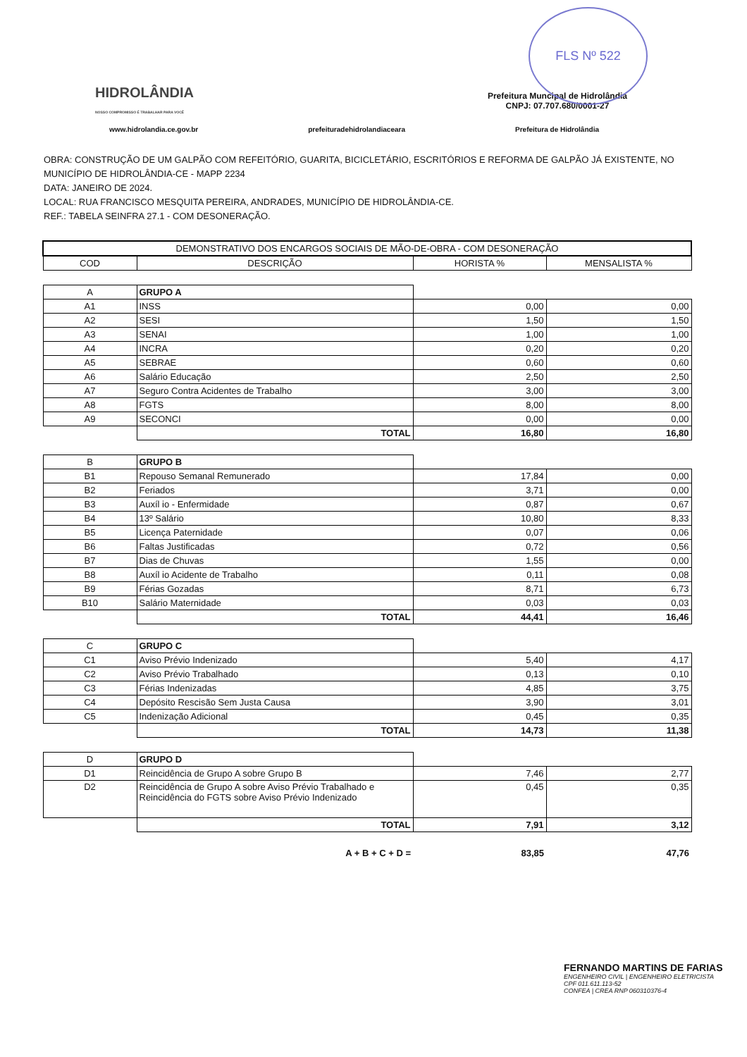FLS Nº 522
HIDROLÂNDIA
NOSSO COMPROMISSO É TRABALHAR PARA VOCÊ
Prefeitura Muncipal de Hidrolândia
CNPJ: 07.707.680/0001-27
www.hidrolandia.ce.gov.br prefeituradehidrolandiaceara Prefeitura de Hidrolândia
OBRA: CONSTRUÇÃO DE UM GALPÃO COM REFEITÓRIO, GUARITA, BICICLETÁRIO, ESCRITÓRIOS E REFORMA DE GALPÃO JÁ EXISTENTE, NO MUNICÍPIO DE HIDROLÂNDIA-CE - MAPP 2234
DATA: JANEIRO DE 2024.
LOCAL: RUA FRANCISCO MESQUITA PEREIRA, ANDRADES, MUNICÍPIO DE HIDROLÂNDIA-CE.
REF.: TABELA SEINFRA 27.1 - COM DESONERAÇÃO.
| DEMONSTRATIVO DOS ENCARGOS SOCIAIS DE MÃO-DE-OBRA - COM DESONERAÇÃO | | | |
| --- | --- | --- | --- |
| COD | DESCRIÇÃO | HORISTA % | MENSALISTA % |
| A | GRUPO A | | |
| A1 | INSS | 0,00 | 0,00 |
| A2 | SESI | 1,50 | 1,50 |
| A3 | SENAI | 1,00 | 1,00 |
| A4 | INCRA | 0,20 | 0,20 |
| A5 | SEBRAE | 0,60 | 0,60 |
| A6 | Salário Educação | 2,50 | 2,50 |
| A7 | Seguro Contra Acidentes de Trabalho | 3,00 | 3,00 |
| A8 | FGTS | 8,00 | 8,00 |
| A9 | SECONCI | 0,00 | 0,00 |
| | TOTAL | 16,80 | 16,80 |
| B | GRUPO B | | |
| B1 | Repouso Semanal Remunerado | 17,84 | 0,00 |
| B2 | Feriados | 3,71 | 0,00 |
| B3 | Auxíl io - Enfermidade | 0,87 | 0,67 |
| B4 | 13º Salário | 10,80 | 8,33 |
| B5 | Licença Paternidade | 0,07 | 0,06 |
| B6 | Faltas Justificadas | 0,72 | 0,56 |
| B7 | Dias de Chuvas | 1,55 | 0,00 |
| B8 | Auxíl io Acidente de Trabalho | 0,11 | 0,08 |
| B9 | Férias Gozadas | 8,71 | 6,73 |
| B10 | Salário Maternidade | 0,03 | 0,03 |
| | TOTAL | 44,41 | 16,46 |
| C | GRUPO C | | |
| C1 | Aviso Prévio Indenizado | 5,40 | 4,17 |
| C2 | Aviso Prévio Trabalhado | 0,13 | 0,10 |
| C3 | Férias Indenizadas | 4,85 | 3,75 |
| C4 | Depósito Rescisão Sem Justa Causa | 3,90 | 3,01 |
| C5 | Indenização Adicional | 0,45 | 0,35 |
| | TOTAL | 14,73 | 11,38 |
| D | GRUPO D | | |
| D1 | Reincidência de Grupo A sobre Grupo B | 7,46 | 2,77 |
| D2 | Reincidência de Grupo A sobre Aviso Prévio Trabalhado e Reincidência do FGTS sobre Aviso Prévio Indenizado | 0,45 | 0,35 |
| | TOTAL | 7,91 | 3,12 |
| | A + B + C + D = | 83,85 | 47,76 |
FERNANDO MARTINS DE FARIAS
ENGENHEIRO CIVIL | ENGENHEIRO ELETRICISTA
CPF 011.611.113-52
CONFEA | CREA RNP 060310376-4